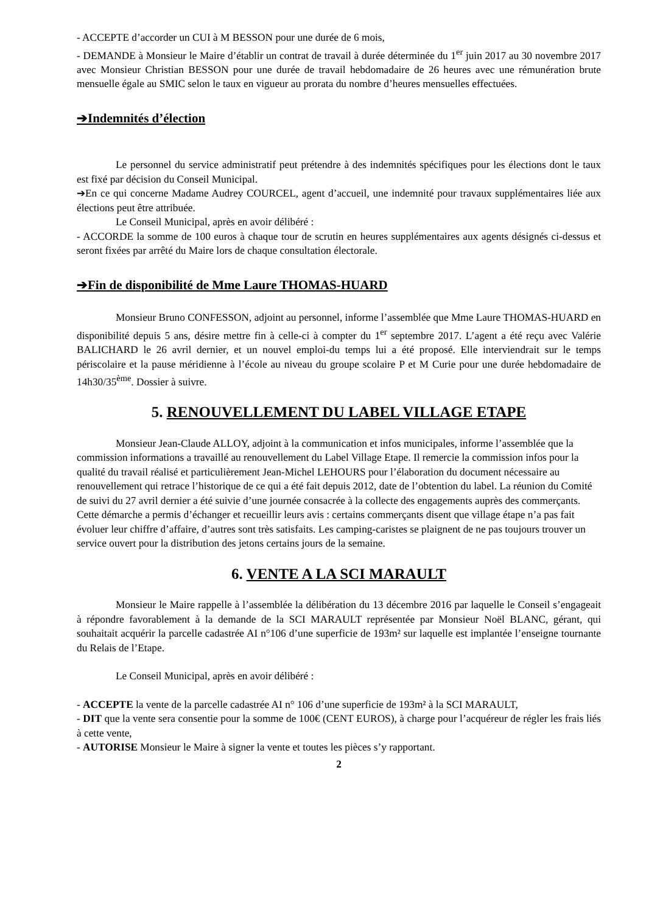- ACCEPTE d’accorder un CUI à M BESSON pour une durée de 6 mois,
- DEMANDE à Monsieur le Maire d’établir un contrat de travail à durée déterminée du 1<sup>er</sup> juin 2017 au 30 novembre 2017 avec Monsieur Christian BESSON pour une durée de travail hebdomadaire de 26 heures avec une rémunération brute mensuelle égale au SMIC selon le taux en vigueur au prorata du nombre d’heures mensuelles effectuées.
➔Indemnités d’élection
Le personnel du service administratif peut prétendre à des indemnités spécifiques pour les élections dont le taux est fixé par décision du Conseil Municipal.
➔En ce qui concerne Madame Audrey COURCEL, agent d’accueil, une indemnité pour travaux supplémentaires liée aux élections peut être attribuée.
Le Conseil Municipal, après en avoir délibéré :
- ACCORDE la somme de 100 euros à chaque tour de scrutin en heures supplémentaires aux agents désignés ci-dessus et seront fixées par arrêté du Maire lors de chaque consultation électorale.
➔Fin de disponibilité de Mme Laure THOMAS-HUARD
Monsieur Bruno CONFESSON, adjoint au personnel, informe l’assemblée que Mme Laure THOMAS-HUARD en disponibilité depuis 5 ans, désire mettre fin à celle-ci à compter du 1<sup>er</sup> septembre 2017. L’agent a été reçu avec Valérie BALICHARD le 26 avril dernier, et un nouvel emploi-du temps lui a été proposé. Elle interviendrait sur le temps périscolaire et la pause méridienne à l’école au niveau du groupe scolaire P et M Curie pour une durée hebdomadaire de 14h30/35<sup>ème</sup>. Dossier à suivre.
5. RENOUVELLEMENT DU LABEL VILLAGE ETAPE
Monsieur Jean-Claude ALLOY, adjoint à la communication et infos municipales, informe l’assemblée que la commission informations a travaillé au renouvellement du Label Village Etape. Il remercie la commission infos pour la qualité du travail réalisé et particulièrement Jean-Michel LEHOURS pour l’élaboration du document nécessaire au renouvellement qui retrace l’historique de ce qui a été fait depuis 2012, date de l’obtention du label. La réunion du Comité de suivi du 27 avril dernier a été suivie d’une journée consacrée à la collecte des engagements auprès des commerçants. Cette démarche a permis d’échanger et recueillir leurs avis : certains commerçants disent que village étape n’a pas fait évoluer leur chiffre d’affaire, d’autres sont très satisfaits. Les camping-caristes se plaignent de ne pas toujours trouver un service ouvert pour la distribution des jetons certains jours de la semaine.
6. VENTE A LA SCI MARAULT
Monsieur le Maire rappelle à l’assemblée la délibération du 13 décembre 2016 par laquelle le Conseil s’engageait à répondre favorablement à la demande de la SCI MARAULT représentée par Monsieur Noël BLANC, gérant, qui souhaitait acquérir la parcelle cadastrée AI n°106 d’une superficie de 193m² sur laquelle est implantée l’enseigne tournante du Relais de l’Etape.
Le Conseil Municipal, après en avoir délibéré :
- ACCEPTE la vente de la parcelle cadastrée AI n° 106 d’une superficie de 193m² à la SCI MARAULT,
- DIT que la vente sera consentie pour la somme de 100€ (CENT EUROS), à charge pour l’acquéreur de régler les frais liés à cette vente,
- AUTORISE Monsieur le Maire à signer la vente et toutes les pièces s’y rapportant.
2